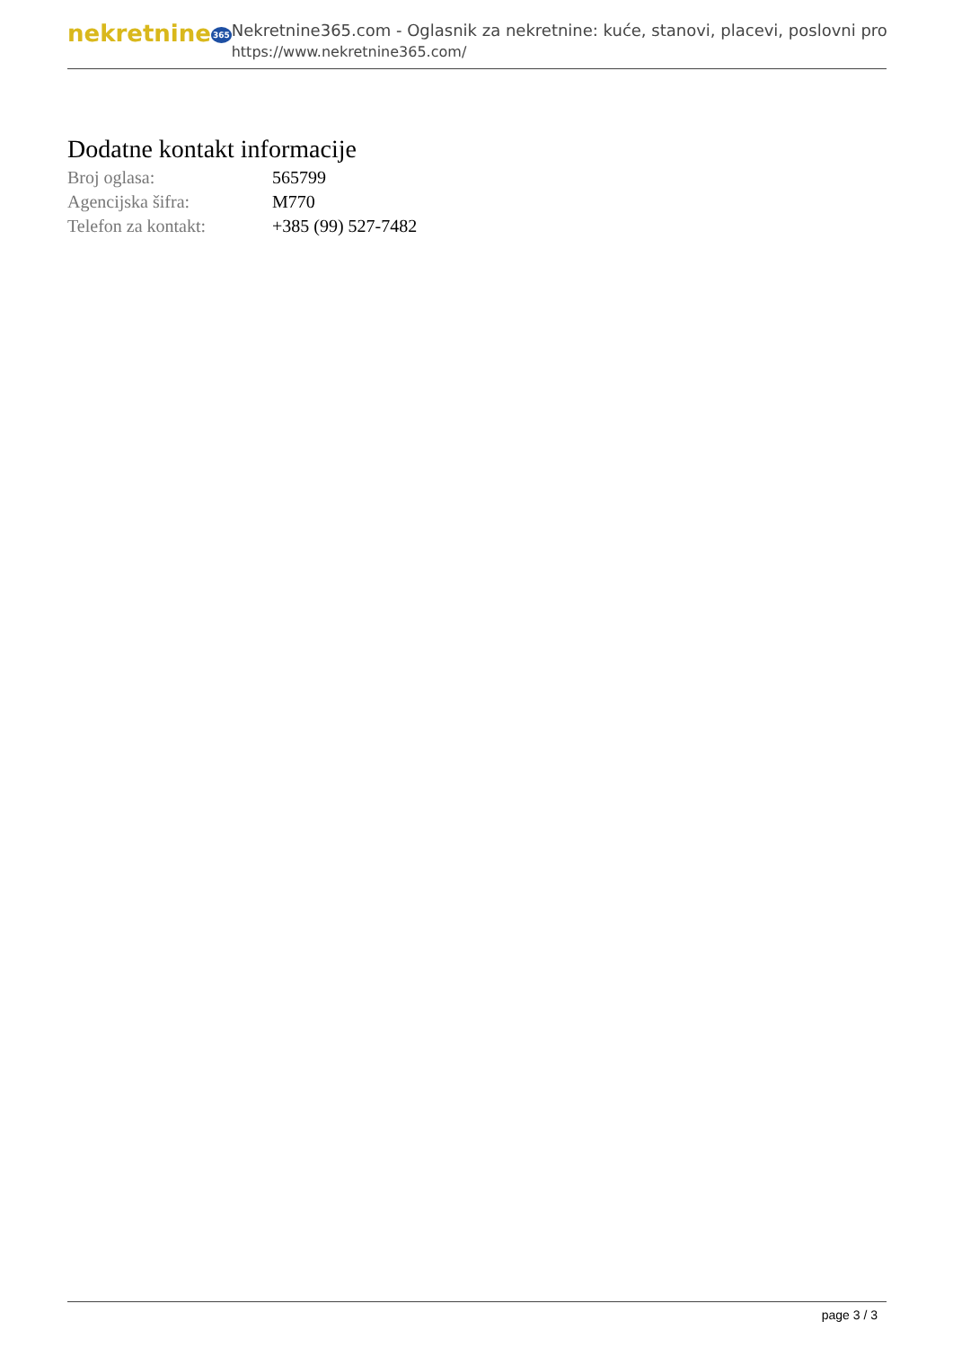nekretnine365
Nekretnine365.com - Oglasnik za nekretnine: kuće, stanovi, placevi, poslovni pro
https://www.nekretnine365.com/
Dodatne kontakt informacije
| Broj oglasa: | 565799 |
| Agencijska šifra: | M770 |
| Telefon za kontakt: | +385 (99) 527-7482 |
page 3 / 3